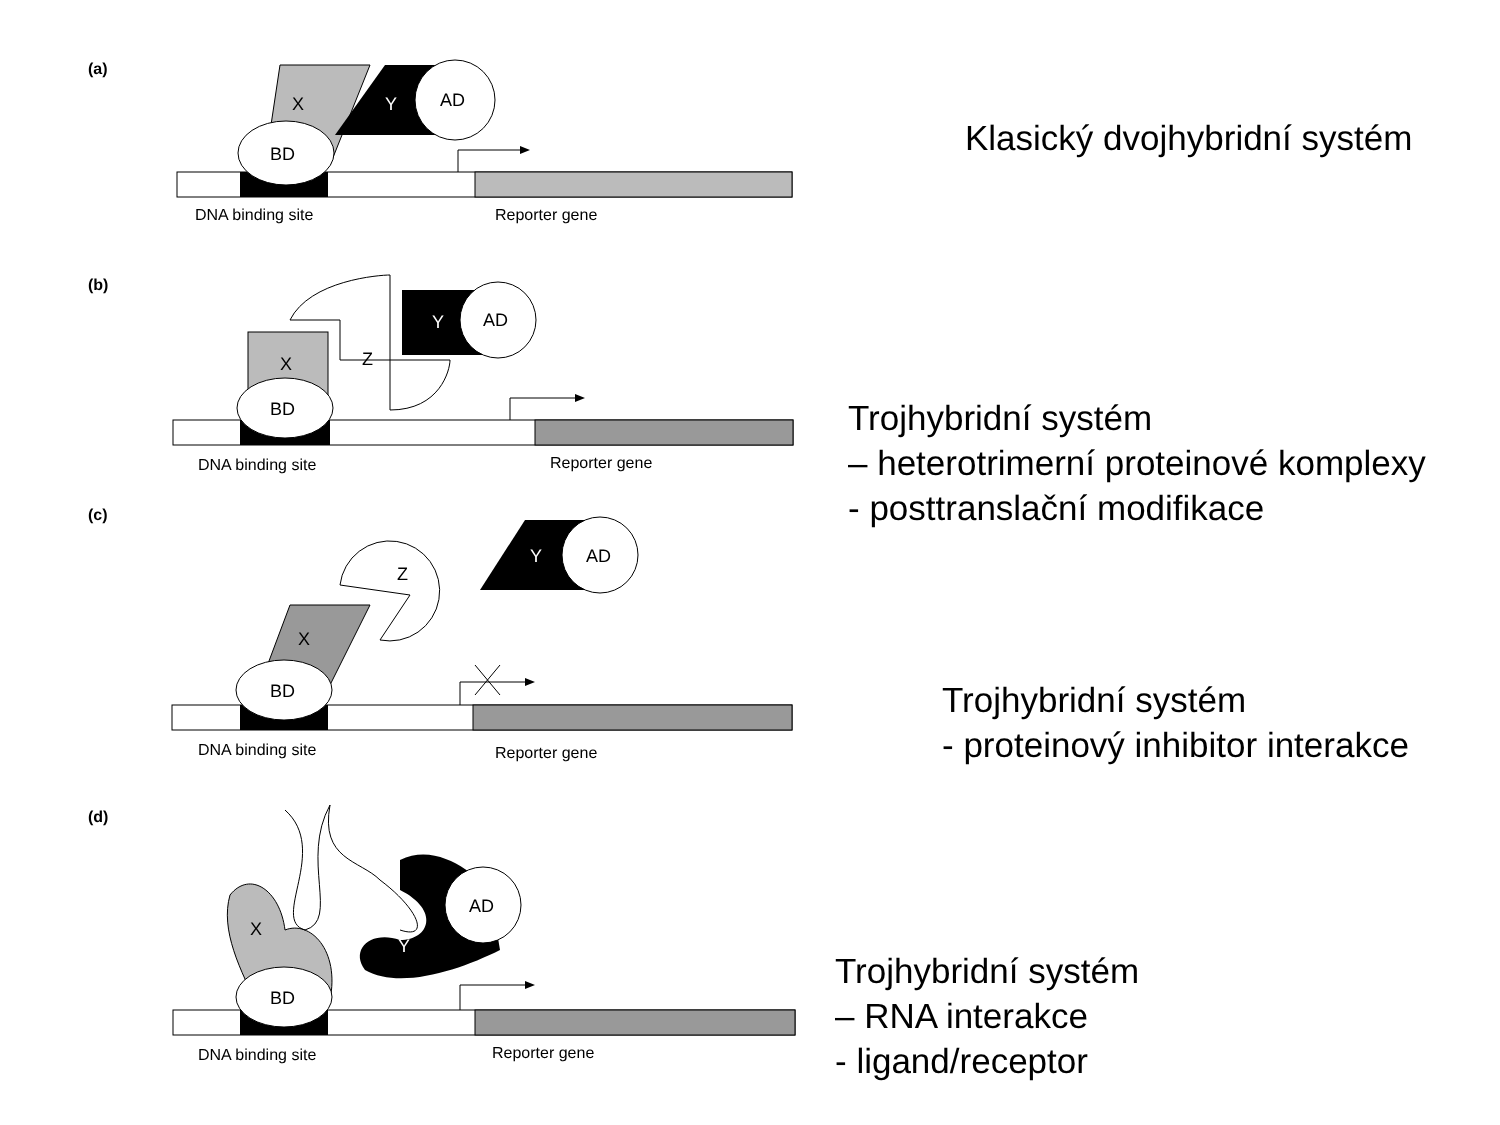(a)
X
Y
AD
BD
DNA binding site
Reporter gene
Klasický dvojhybridní systém
(b)
X
Z
Y
AD
BD
DNA binding site
Reporter gene
Trojhybridní systém
– heterotrimerní proteinové komplexy
- posttranslační modifikace
(c)
X
Z
Y
AD
BD
DNA binding site
Reporter gene
Trojhybridní systém
- proteinový inhibitor interakce
(d)
X
Y
AD
BD
DNA binding site
Reporter gene
Trojhybridní systém
– RNA interakce
- ligand/receptor